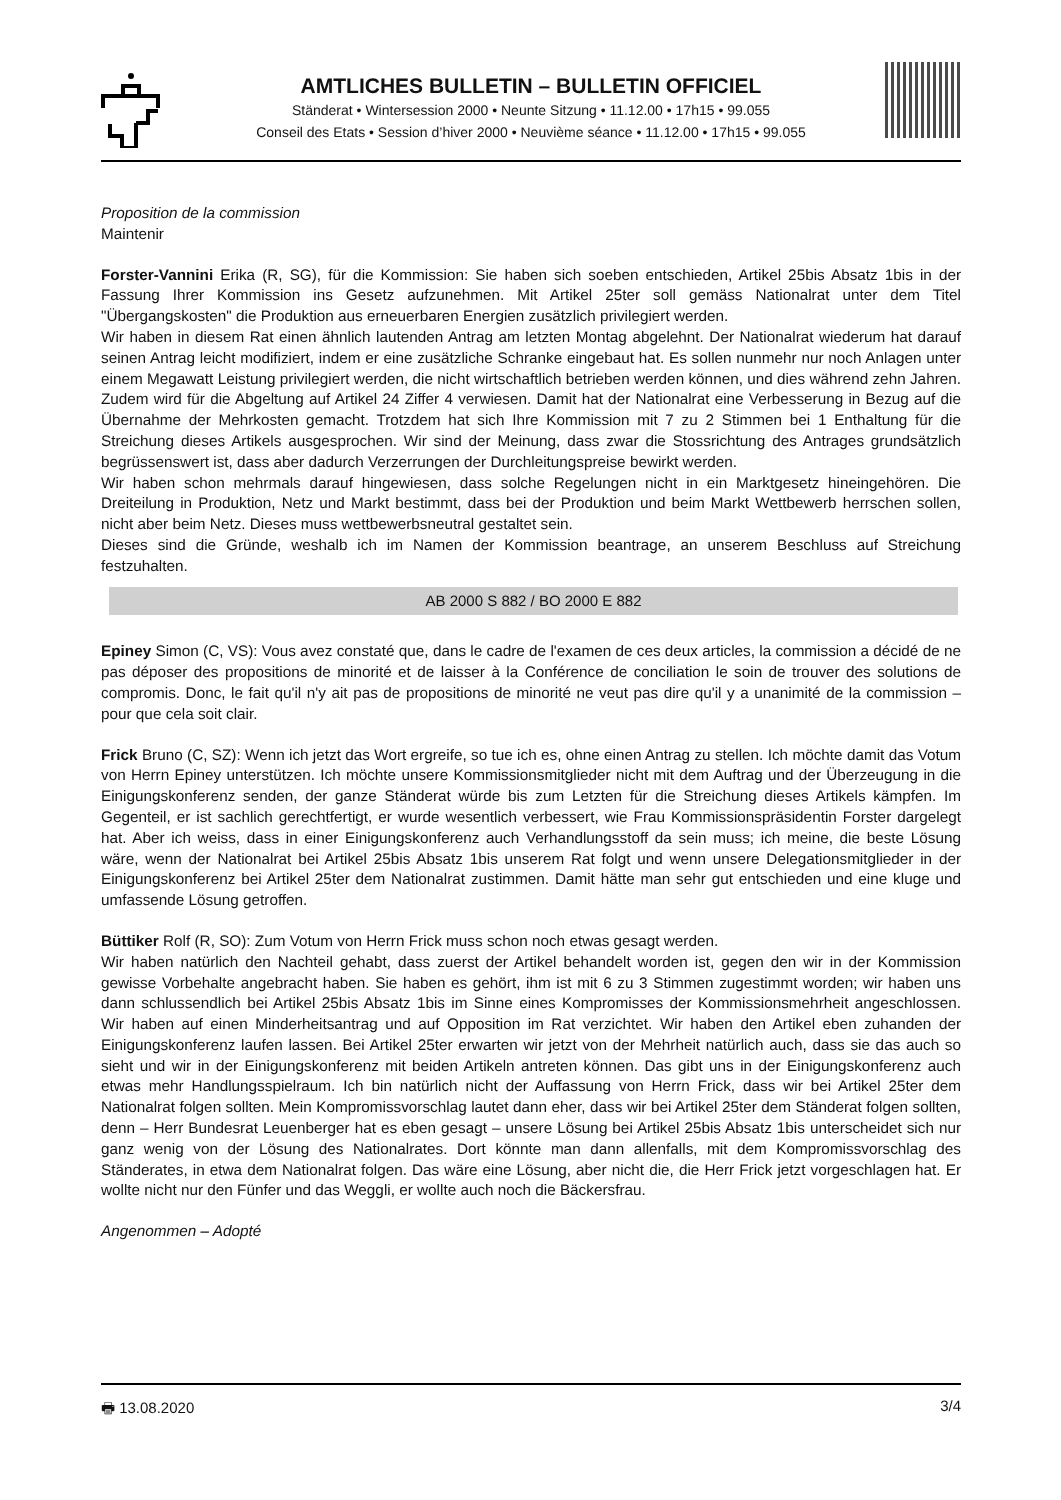AMTLICHES BULLETIN – BULLETIN OFFICIEL
Ständerat • Wintersession 2000 • Neunte Sitzung • 11.12.00 • 17h15 • 99.055
Conseil des Etats • Session d’hiver 2000 • Neuvième séance • 11.12.00 • 17h15 • 99.055
Proposition de la commission
Maintenir
Forster-Vannini Erika (R, SG), für die Kommission: Sie haben sich soeben entschieden, Artikel 25bis Absatz 1bis in der Fassung Ihrer Kommission ins Gesetz aufzunehmen. Mit Artikel 25ter soll gemäss Nationalrat unter dem Titel "Übergangskosten" die Produktion aus erneuerbaren Energien zusätzlich privilegiert werden.
Wir haben in diesem Rat einen ähnlich lautenden Antrag am letzten Montag abgelehnt. Der Nationalrat wiederum hat darauf seinen Antrag leicht modifiziert, indem er eine zusätzliche Schranke eingebaut hat. Es sollen nunmehr nur noch Anlagen unter einem Megawatt Leistung privilegiert werden, die nicht wirtschaftlich betrieben werden können, und dies während zehn Jahren. Zudem wird für die Abgeltung auf Artikel 24 Ziffer 4 verwiesen. Damit hat der Nationalrat eine Verbesserung in Bezug auf die Übernahme der Mehrkosten gemacht. Trotzdem hat sich Ihre Kommission mit 7 zu 2 Stimmen bei 1 Enthaltung für die Streichung dieses Artikels ausgesprochen. Wir sind der Meinung, dass zwar die Stossrichtung des Antrages grundsätzlich begrüssenswert ist, dass aber dadurch Verzerrungen der Durchleitungspreise bewirkt werden.
Wir haben schon mehrmals darauf hingewiesen, dass solche Regelungen nicht in ein Marktgesetz hineingehören. Die Dreiteilung in Produktion, Netz und Markt bestimmt, dass bei der Produktion und beim Markt Wettbewerb herrschen sollen, nicht aber beim Netz. Dieses muss wettbewerbsneutral gestaltet sein.
Dieses sind die Gründe, weshalb ich im Namen der Kommission beantrage, an unserem Beschluss auf Streichung festzuhalten.
AB 2000 S 882 / BO 2000 E 882
Epiney Simon (C, VS): Vous avez constaté que, dans le cadre de l'examen de ces deux articles, la commission a décidé de ne pas déposer des propositions de minorité et de laisser à la Conférence de conciliation le soin de trouver des solutions de compromis. Donc, le fait qu'il n'y ait pas de propositions de minorité ne veut pas dire qu'il y a unanimité de la commission – pour que cela soit clair.
Frick Bruno (C, SZ): Wenn ich jetzt das Wort ergreife, so tue ich es, ohne einen Antrag zu stellen. Ich möchte damit das Votum von Herrn Epiney unterstützen. Ich möchte unsere Kommissionsmitglieder nicht mit dem Auftrag und der Überzeugung in die Einigungskonferenz senden, der ganze Ständerat würde bis zum Letzten für die Streichung dieses Artikels kämpfen. Im Gegenteil, er ist sachlich gerechtfertigt, er wurde wesentlich verbessert, wie Frau Kommissionspräsidentin Forster dargelegt hat. Aber ich weiss, dass in einer Einigungskonferenz auch Verhandlungsstoff da sein muss; ich meine, die beste Lösung wäre, wenn der Nationalrat bei Artikel 25bis Absatz 1bis unserem Rat folgt und wenn unsere Delegationsmitglieder in der Einigungskonferenz bei Artikel 25ter dem Nationalrat zustimmen. Damit hätte man sehr gut entschieden und eine kluge und umfassende Lösung getroffen.
Büttiker Rolf (R, SO): Zum Votum von Herrn Frick muss schon noch etwas gesagt werden.
Wir haben natürlich den Nachteil gehabt, dass zuerst der Artikel behandelt worden ist, gegen den wir in der Kommission gewisse Vorbehalte angebracht haben. Sie haben es gehört, ihm ist mit 6 zu 3 Stimmen zugestimmt worden; wir haben uns dann schlussendlich bei Artikel 25bis Absatz 1bis im Sinne eines Kompromisses der Kommissionsmehrheit angeschlossen. Wir haben auf einen Minderheitsantrag und auf Opposition im Rat verzichtet. Wir haben den Artikel eben zuhanden der Einigungskonferenz laufen lassen. Bei Artikel 25ter erwarten wir jetzt von der Mehrheit natürlich auch, dass sie das auch so sieht und wir in der Einigungskonferenz mit beiden Artikeln antreten können. Das gibt uns in der Einigungskonferenz auch etwas mehr Handlungsspielraum. Ich bin natürlich nicht der Auffassung von Herrn Frick, dass wir bei Artikel 25ter dem Nationalrat folgen sollten. Mein Kompromissvorschlag lautet dann eher, dass wir bei Artikel 25ter dem Ständerat folgen sollten, denn – Herr Bundesrat Leuenberger hat es eben gesagt – unsere Lösung bei Artikel 25bis Absatz 1bis unterscheidet sich nur ganz wenig von der Lösung des Nationalrates. Dort könnte man dann allenfalls, mit dem Kompromissvorschlag des Ständerates, in etwa dem Nationalrat folgen. Das wäre eine Lösung, aber nicht die, die Herr Frick jetzt vorgeschlagen hat. Er wollte nicht nur den Fünfer und das Weggli, er wollte auch noch die Bäckersfrau.
Angenommen – Adopté
🖶 13.08.2020 3/4